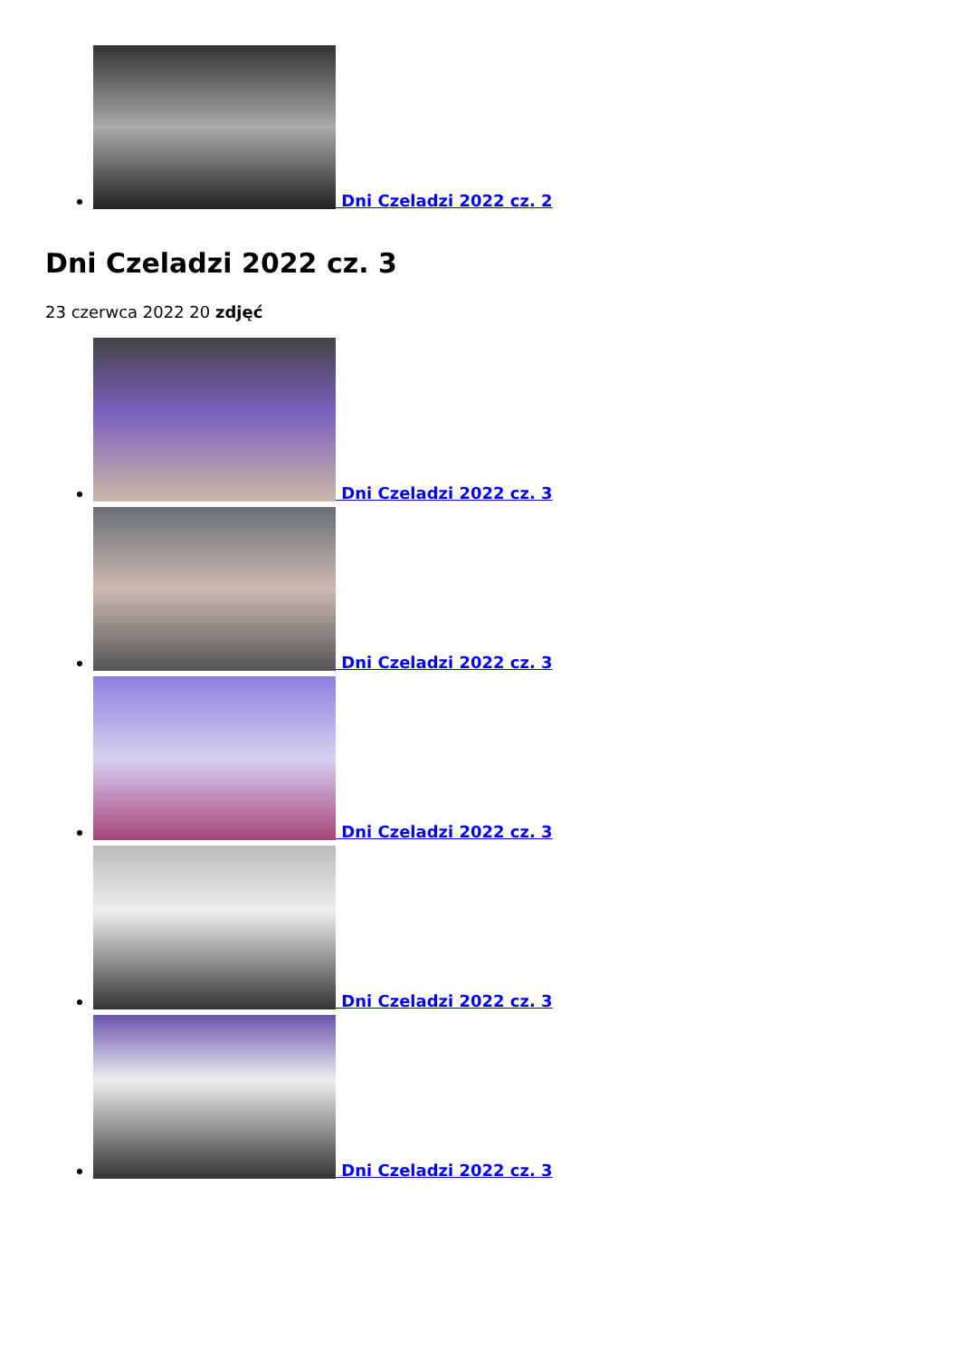Dni Czeladzi 2022 cz. 2
Dni Czeladzi 2022 cz. 3
23 czerwca 2022 20 zdjęć
Dni Czeladzi 2022 cz. 3
Dni Czeladzi 2022 cz. 3
Dni Czeladzi 2022 cz. 3
Dni Czeladzi 2022 cz. 3
Dni Czeladzi 2022 cz. 3